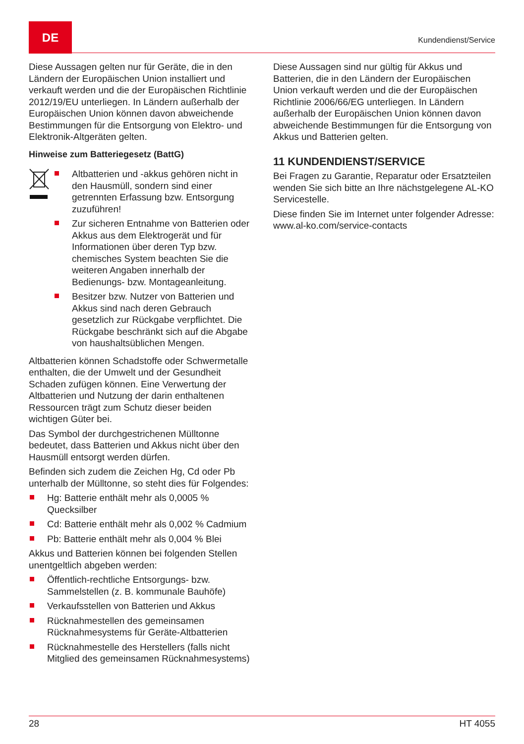DE
Kundendienst/Service
Diese Aussagen gelten nur für Geräte, die in den Ländern der Europäischen Union installiert und verkauft werden und die der Europäischen Richtlinie 2012/19/EU unterliegen. In Ländern außerhalb der Europäischen Union können davon abweichende Bestimmungen für die Entsorgung von Elektro- und Elektronik-Altgeräten gelten.
Hinweise zum Batteriegesetz (BattG)
Altbatterien und -akkus gehören nicht in den Hausmüll, sondern sind einer getrennten Erfassung bzw. Entsorgung zuzuführen!
Zur sicheren Entnahme von Batterien oder Akkus aus dem Elektrogerät und für Informationen über deren Typ bzw. chemisches System beachten Sie die weiteren Angaben innerhalb der Bedienungs- bzw. Montageanleitung.
Besitzer bzw. Nutzer von Batterien und Akkus sind nach deren Gebrauch gesetzlich zur Rückgabe verpflichtet. Die Rückgabe beschränkt sich auf die Abgabe von haushaltsüblichen Mengen.
Altbatterien können Schadstoffe oder Schwermetalle enthalten, die der Umwelt und der Gesundheit Schaden zufügen können. Eine Verwertung der Altbatterien und Nutzung der darin enthaltenen Ressourcen trägt zum Schutz dieser beiden wichtigen Güter bei.
Das Symbol der durchgestrichenen Mülltonne bedeutet, dass Batterien und Akkus nicht über den Hausmüll entsorgt werden dürfen.
Befinden sich zudem die Zeichen Hg, Cd oder Pb unterhalb der Mülltonne, so steht dies für Folgendes:
Hg: Batterie enthält mehr als 0,0005 % Quecksilber
Cd: Batterie enthält mehr als 0,002 % Cadmium
Pb: Batterie enthält mehr als 0,004 % Blei
Akkus und Batterien können bei folgenden Stellen unentgeltlich abgeben werden:
Öffentlich-rechtliche Entsorgungs- bzw. Sammelstellen (z. B. kommunale Bauhöfe)
Verkaufsstellen von Batterien und Akkus
Rücknahmestellen des gemeinsamen Rücknahmesystems für Geräte-Altbatterien
Rücknahmestelle des Herstellers (falls nicht Mitglied des gemeinsamen Rücknahmesystems)
Diese Aussagen sind nur gültig für Akkus und Batterien, die in den Ländern der Europäischen Union verkauft werden und die der Europäischen Richtlinie 2006/66/EG unterliegen. In Ländern außerhalb der Europäischen Union können davon abweichende Bestimmungen für die Entsorgung von Akkus und Batterien gelten.
11 KUNDENDIENST/SERVICE
Bei Fragen zu Garantie, Reparatur oder Ersatzteilen wenden Sie sich bitte an Ihre nächstgelegene AL-KO Servicestelle.
Diese finden Sie im Internet unter folgender Adresse:
www.al-ko.com/service-contacts
28 HT 4055